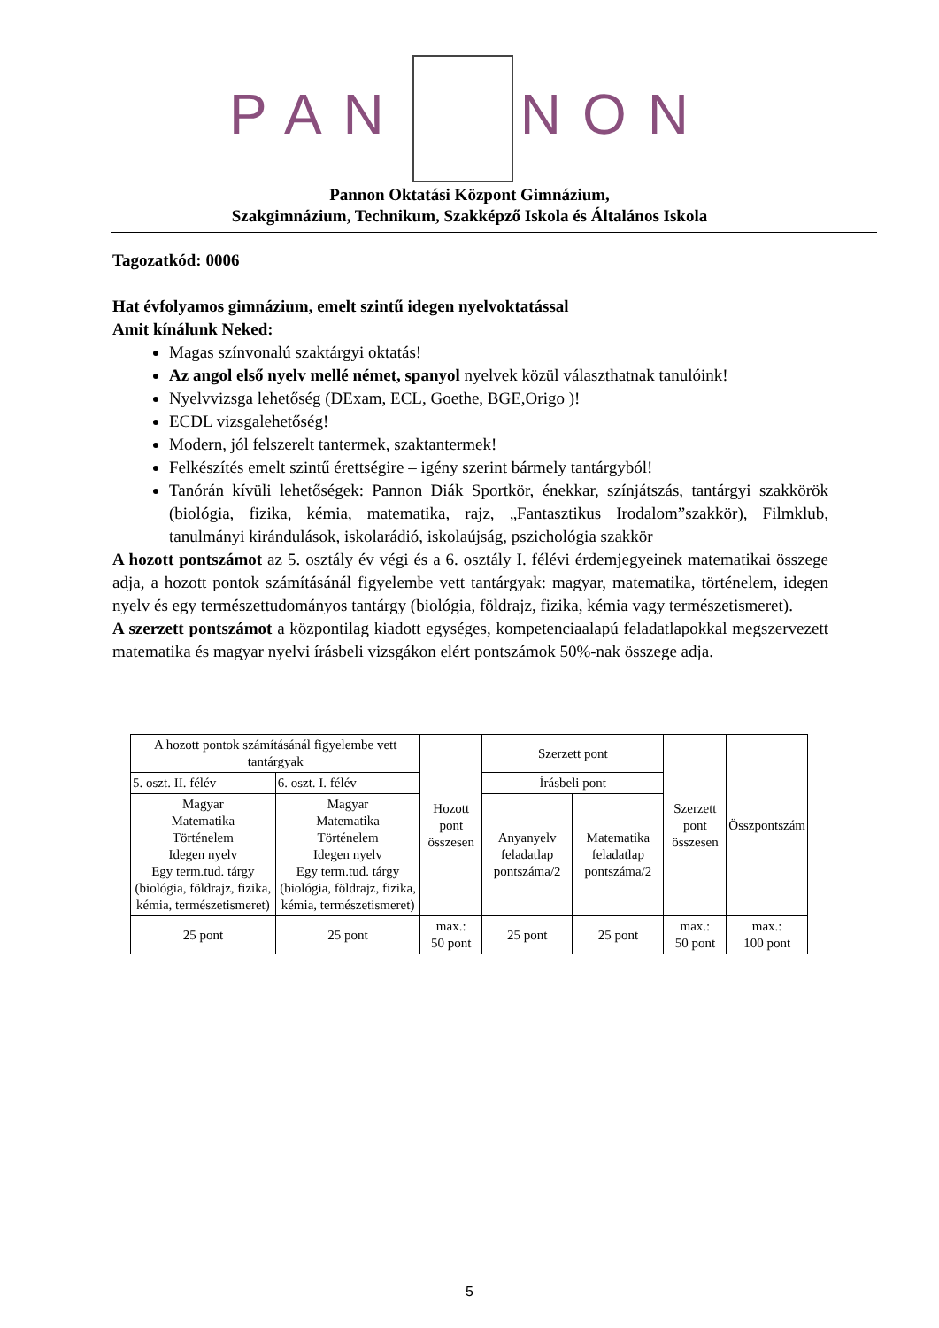PAN NON
Pannon Oktatási Központ Gimnázium,
Szakgimnázium, Technikum, Szakképző Iskola és Általános Iskola
Tagozatkód: 0006
Hat évfolyamos gimnázium, emelt szintű idegen nyelvoktatással
Amit kínálunk Neked:
Magas színvonalú szaktárgyi oktatás!
Az angol első nyelv mellé német, spanyol nyelvek közül választhatnak tanulóink!
Nyelvvizsga lehetőség (DExam, ECL, Goethe, BGE,Origo )!
ECDL vizsgalehetőség!
Modern, jól felszerelt tantermek, szaktantermek!
Felkészítés emelt szintű érettségire – igény szerint bármely tantárgyból!
Tanórán kívüli lehetőségek: Pannon Diák Sportkör, énekkar, színjátszás, tantárgyi szakkörök (biológia, fizika, kémia, matematika, rajz, „Fantasztikus Irodalom”szakkör), Filmklub, tanulmányi kirándulások, iskolarádió, iskolaújság, pszichológia szakkör
A hozott pontszámot az 5. osztály év végi és a 6. osztály I. félévi érdemjegyeinek matematikai összege adja, a hozott pontok számításánál figyelembe vett tantárgyak: magyar, matematika, történelem, idegen nyelv és egy természettudományos tantárgy (biológia, földrajz, fizika, kémia vagy természetismeret).
A szerzett pontszámot a központilag kiadott egységes, kompetenciaalapú feladatlapokkal megszervezett matematika és magyar nyelvi írásbeli vizsgákon elért pontszámok 50%-nak összege adja.
| A hozott pontok számításánál figyelembe vett tantárgyak | | Hozott pont összesen | Szerzett pont | | Szerzett pont összesen | Összpontszám |
| 5. oszt. II. félév | 6. oszt. I. félév | | Írásbeli pont | | | |
| Magyar Matematika Történelem Idegen nyelv Egy term.tud. tárgy (biológia, földrajz, fizika, kémia, természetismeret) | Magyar Matematika Történelem Idegen nyelv Egy term.tud. tárgy (biológia, földrajz, fizika, kémia, természetismeret) | | Anyanyelv feladatlap pontszáma/2 | Matematika feladatlap pontszáma/2 | | |
| 25 pont | 25 pont | max.: 50 pont | 25 pont | 25 pont | max.: 50 pont | max.: 100 pont |
5